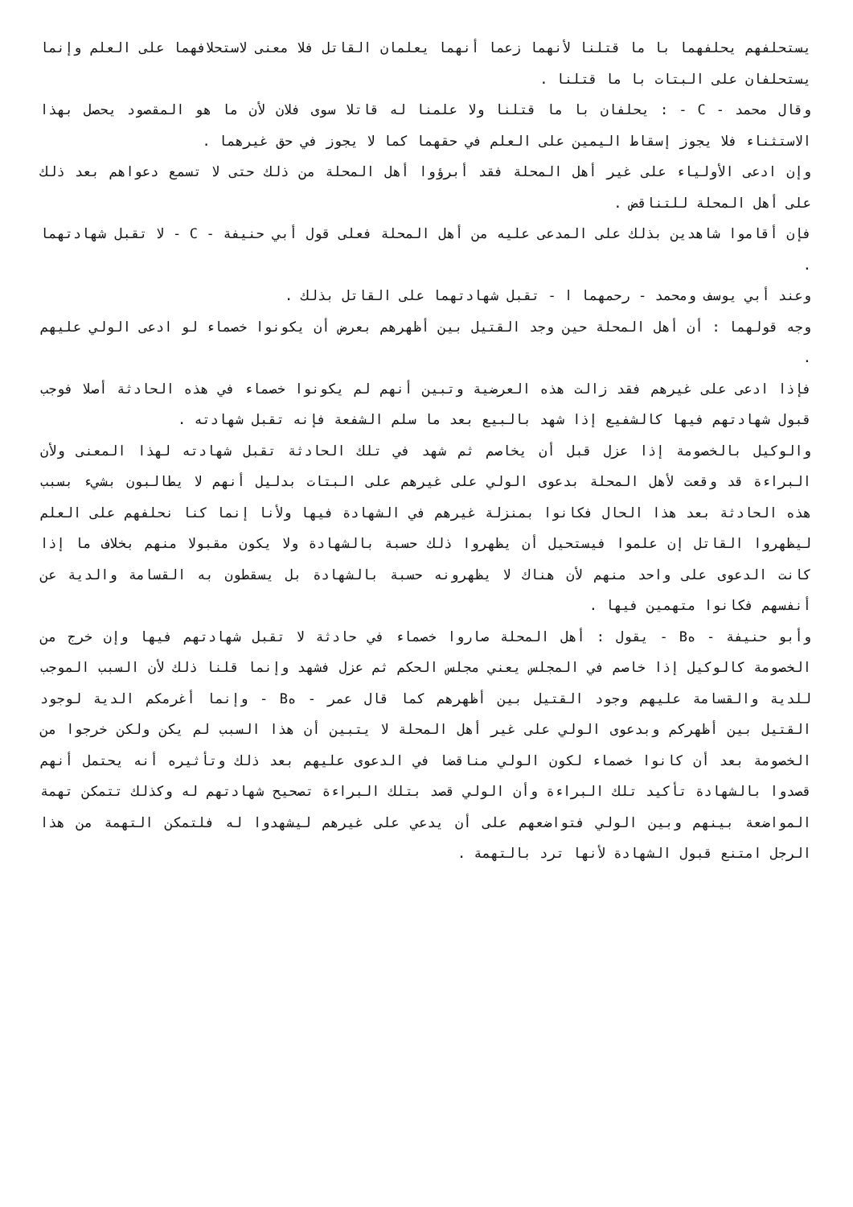يستحلفهم يحلفهما با ما قتلنا لأنهما زعما أنهما يعلمان القاتل فلا معنى لاستحلافهما على العلم وإنما يستحلفان على البتات با ما قتلنا .
وقال محمد - C - : يحلفان با ما قتلنا ولا علمنا له قاتلا سوى فلان لأن ما هو المقصود يحصل بهذا الاستثناء فلا يجوز إسقاط اليمين على العلم في حقهما كما لا يجوز في حق غيرهما .
وإن ادعى الأولياء على غير أهل المحلة فقد أبرؤوا أهل المحلة من ذلك حتى لا تسمع دعواهم بعد ذلك على أهل المحلة للتناقض .
فإن أقاموا شاهدين بذلك على المدعى عليه من أهل المحلة فعلى قول أبي حنيفة - C - لا تقبل شهادتهما .
وعند أبي يوسف ومحمد - رحمهما ا - تقبل شهادتهما على القاتل بذلك .
وجه قولهما : أن أهل المحلة حين وجد القتيل بين أظهرهم بعرض أن يكونوا خصماء لو ادعى الولي عليهم .
فإذا ادعى على غيرهم فقد زالت هذه العرضية وتبين أنهم لم يكونوا خصماء في هذه الحادثة أصلا فوجب قبول شهادتهم فيها كالشفيع إذا شهد بالبيع بعد ما سلم الشفعة فإنه تقبل شهادته .
والوكيل بالخصومة إذا عزل قبل أن يخاصم ثم شهد في تلك الحادثة تقبل شهادته لهذا المعنى ولأن البراءة قد وقعت لأهل المحلة بدعوى الولي على غيرهم على البتات بدليل أنهم لا يطالبون بشيء بسبب هذه الحادثة بعد هذا الحال فكانوا بمنزلة غيرهم في الشهادة فيها ولأنا إنما كنا نحلفهم على العلم ليظهروا القاتل إن علموا فيستحيل أن يظهروا ذلك حسبة بالشهادة ولا يكون مقبولا منهم بخلاف ما إذا كانت الدعوى على واحد منهم لأن هناك لا يظهرونه حسبة بالشهادة بل يسقطون به القسامة والدية عن أنفسهم فكانوا متهمين فيها .
وأبو حنيفة - هB - يقول : أهل المحلة صاروا خصماء في حادثة لا تقبل شهادتهم فيها وإن خرج من الخصومة كالوكيل إذا خاصم في المجلس يعني مجلس الحكم ثم عزل فشهد وإنما قلنا ذلك لأن السبب الموجب للدية والقسامة عليهم وجود القتيل بين أظهرهم كما قال عمر - هB - وإنما أغرمكم الدية لوجود القتيل بين أظهركم وبدعوى الولي على غير أهل المحلة لا يتبين أن هذا السبب لم يكن ولكن خرجوا من الخصومة بعد أن كانوا خصماء لكون الولي مناقضا في الدعوى عليهم بعد ذلك وتأثيره أنه يحتمل أنهم قصدوا بالشهادة تأكيد تلك البراءة وأن الولي قصد بتلك البراءة تصحيح شهادتهم له وكذلك تتمكن تهمة المواضعة بينهم وبين الولي فتواضعهم على أن يدعي على غيرهم ليشهدوا له فلتمكن التهمة من هذا الرجل امتنع قبول الشهادة لأنها ترد بالتهمة .